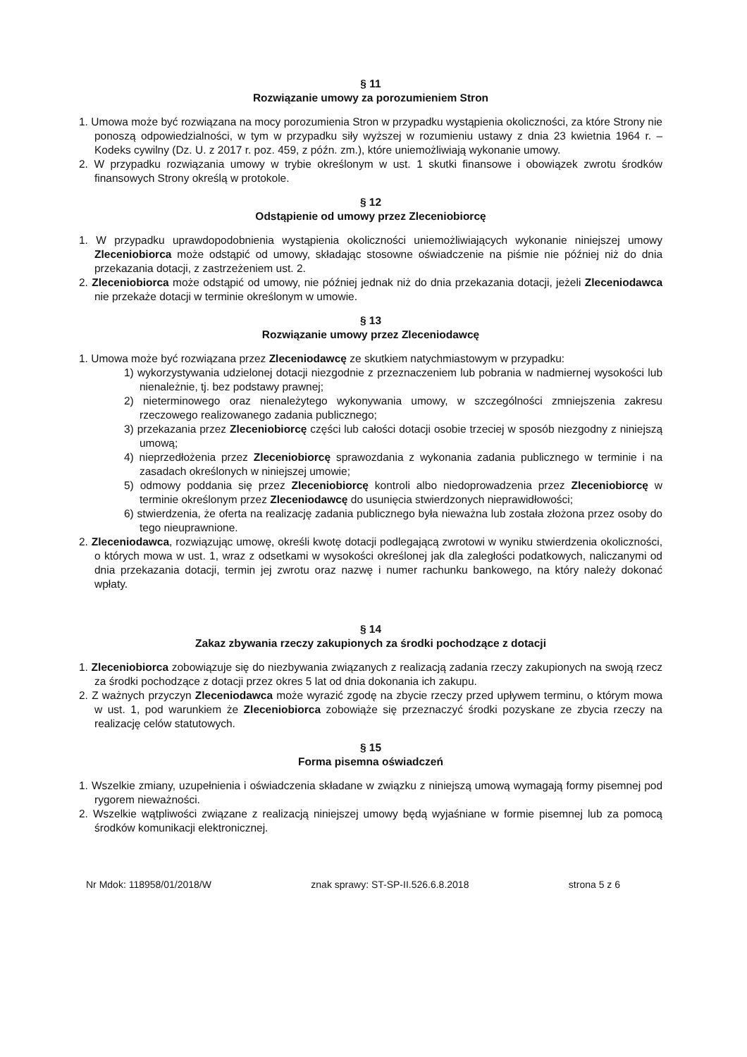§ 11
Rozwiązanie umowy za porozumieniem Stron
1. Umowa może być rozwiązana na mocy porozumienia Stron w przypadku wystąpienia okoliczności, za które Strony nie ponoszą odpowiedzialności, w tym w przypadku siły wyższej w rozumieniu ustawy z dnia 23 kwietnia 1964 r. – Kodeks cywilny (Dz. U. z 2017 r. poz. 459, z późn. zm.), które uniemożliwiają wykonanie umowy.
2. W przypadku rozwiązania umowy w trybie określonym w ust. 1 skutki finansowe i obowiązek zwrotu środków finansowych Strony określą w protokole.
§ 12
Odstąpienie od umowy przez Zleceniobiorcę
1. W przypadku uprawdopodobnienia wystąpienia okoliczności uniemożliwiających wykonanie niniejszej umowy Zleceniobiorca może odstąpić od umowy, składając stosowne oświadczenie na piśmie nie później niż do dnia przekazania dotacji, z zastrzeżeniem ust. 2.
2. Zleceniobiorca może odstąpić od umowy, nie później jednak niż do dnia przekazania dotacji, jeżeli Zleceniodawca nie przekaże dotacji w terminie określonym w umowie.
§ 13
Rozwiązanie umowy przez Zleceniodawcę
1. Umowa może być rozwiązana przez Zleceniodawcę ze skutkiem natychmiastowym w przypadku:
1) wykorzystywania udzielonej dotacji niezgodnie z przeznaczeniem lub pobrania w nadmiernej wysokości lub nienależnie, tj. bez podstawy prawnej;
2) nieterminowego oraz nienależytego wykonywania umowy, w szczególności zmniejszenia zakresu rzeczowego realizowanego zadania publicznego;
3) przekazania przez Zleceniobiorcę części lub całości dotacji osobie trzeciej w sposób niezgodny z niniejszą umową;
4) nieprzedłożenia przez Zleceniobiorcę sprawozdania z wykonania zadania publicznego w terminie i na zasadach określonych w niniejszej umowie;
5) odmowy poddania się przez Zleceniobiorcę kontroli albo niedoprowadzenia przez Zleceniobiorcę w terminie określonym przez Zleceniodawcę do usunięcia stwierdzonych nieprawidłowości;
6) stwierdzenia, że oferta na realizację zadania publicznego była nieważna lub została złożona przez osoby do tego nieuprawnione.
2. Zleceniodawca, rozwiązując umowę, określi kwotę dotacji podlegającą zwrotowi w wyniku stwierdzenia okoliczności, o których mowa w ust. 1, wraz z odsetkami w wysokości określonej jak dla zaległości podatkowych, naliczanymi od dnia przekazania dotacji, termin jej zwrotu oraz nazwę i numer rachunku bankowego, na który należy dokonać wpłaty.
§ 14
Zakaz zbywania rzeczy zakupionych za środki pochodzące z dotacji
1. Zleceniobiorca zobowiązuje się do niezbywania związanych z realizacją zadania rzeczy zakupionych na swoją rzecz za środki pochodzące z dotacji przez okres 5 lat od dnia dokonania ich zakupu.
2. Z ważnych przyczyn Zleceniodawca może wyrazić zgodę na zbycie rzeczy przed upływem terminu, o którym mowa w ust. 1, pod warunkiem że Zleceniobiorca zobowiąże się przeznaczyć środki pozyskane ze zbycia rzeczy na realizację celów statutowych.
§ 15
Forma pisemna oświadczeń
1. Wszelkie zmiany, uzupełnienia i oświadczenia składane w związku z niniejszą umową wymagają formy pisemnej pod rygorem nieważności.
2. Wszelkie wątpliwości związane z realizacją niniejszej umowy będą wyjaśniane w formie pisemnej lub za pomocą środków komunikacji elektronicznej.
Nr Mdok: 118958/01/2018/W znak sprawy: ST-SP-II.526.6.8.2018 strona 5 z 6